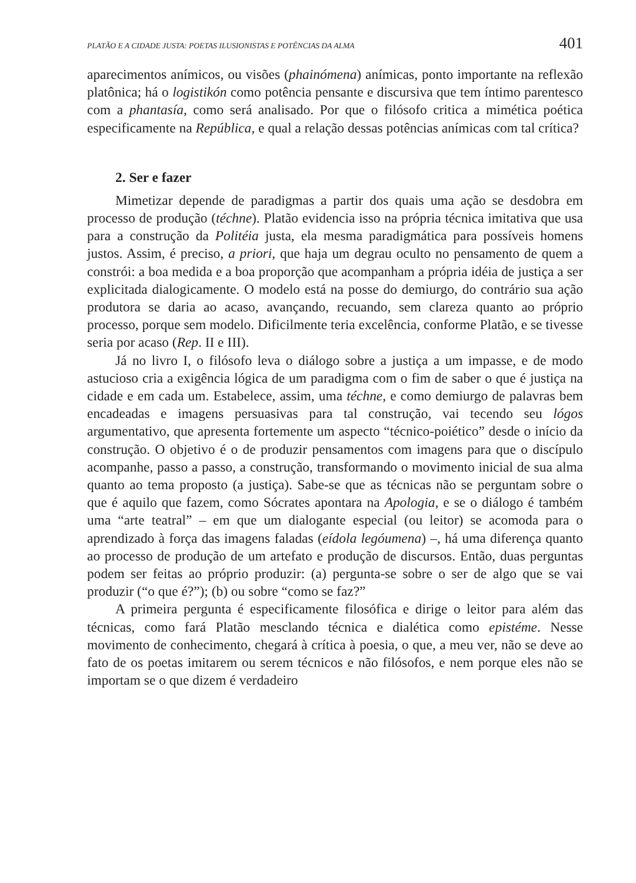PLATÃO E A CIDADE JUSTA: POETAS ILUSIONISTAS E POTÊNCIAS DA ALMA 401
aparecimentos anímicos, ou visões (phainómena) anímicas, ponto importante na reflexão platônica; há o logistikón como potência pensante e discursiva que tem íntimo parentesco com a phantasía, como será analisado. Por que o filósofo critica a mimética poética especificamente na República, e qual a relação dessas potências anímicas com tal crítica?
2. Ser e fazer
Mimetizar depende de paradigmas a partir dos quais uma ação se desdobra em processo de produção (téchne). Platão evidencia isso na própria técnica imitativa que usa para a construção da Politéia justa, ela mesma paradigmática para possíveis homens justos. Assim, é preciso, a priori, que haja um degrau oculto no pensamento de quem a constrói: a boa medida e a boa proporção que acompanham a própria idéia de justiça a ser explicitada dialogicamente. O modelo está na posse do demiurgo, do contrário sua ação produtora se daria ao acaso, avançando, recuando, sem clareza quanto ao próprio processo, porque sem modelo. Dificilmente teria excelência, conforme Platão, e se tivesse seria por acaso (Rep. II e III).
Já no livro I, o filósofo leva o diálogo sobre a justiça a um impasse, e de modo astucioso cria a exigência lógica de um paradigma com o fim de saber o que é justiça na cidade e em cada um. Estabelece, assim, uma téchne, e como demiurgo de palavras bem encadeadas e imagens persuasivas para tal construção, vai tecendo seu lógos argumentativo, que apresenta fortemente um aspecto “técnico-poiético” desde o início da construção. O objetivo é o de produzir pensamentos com imagens para que o discípulo acompanhe, passo a passo, a construção, transformando o movimento inicial de sua alma quanto ao tema proposto (a justiça). Sabe-se que as técnicas não se perguntam sobre o que é aquilo que fazem, como Sócrates apontara na Apologia, e se o diálogo é também uma “arte teatral” – em que um dialogante especial (ou leitor) se acomoda para o aprendizado à força das imagens faladas (eídola legóumena) –, há uma diferença quanto ao processo de produção de um artefato e produção de discursos. Então, duas perguntas podem ser feitas ao próprio produzir: (a) pergunta-se sobre o ser de algo que se vai produzir (“o que é?”); (b) ou sobre “como se faz?”
A primeira pergunta é especificamente filosófica e dirige o leitor para além das técnicas, como fará Platão mesclando técnica e dialética como epistéme. Nesse movimento de conhecimento, chegará à crítica à poesia, o que, a meu ver, não se deve ao fato de os poetas imitarem ou serem técnicos e não filósofos, e nem porque eles não se importam se o que dizem é verdadeiro